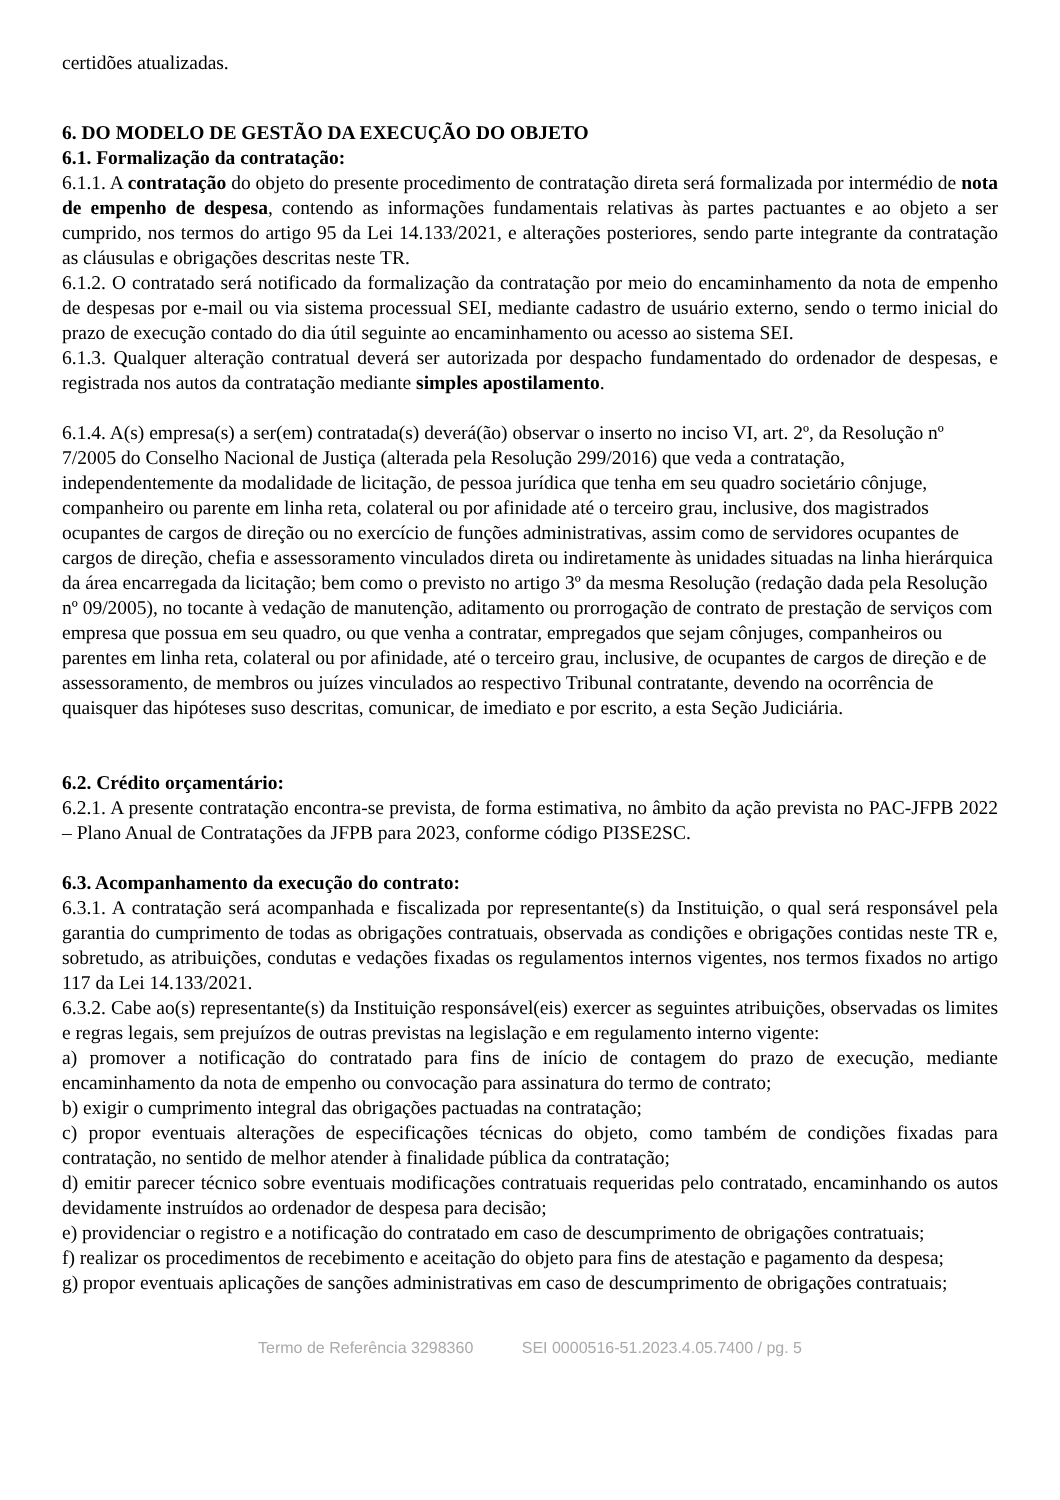certidões atualizadas.
6. DO MODELO DE GESTÃO DA EXECUÇÃO DO OBJETO
6.1. Formalização da contratação:
6.1.1. A contratação do objeto do presente procedimento de contratação direta será formalizada por intermédio de nota de empenho de despesa, contendo as informações fundamentais relativas às partes pactuantes e ao objeto a ser cumprido, nos termos do artigo 95 da Lei 14.133/2021, e alterações posteriores, sendo parte integrante da contratação as cláusulas e obrigações descritas neste TR.
6.1.2. O contratado será notificado da formalização da contratação por meio do encaminhamento da nota de empenho de despesas por e-mail ou via sistema processual SEI, mediante cadastro de usuário externo, sendo o termo inicial do prazo de execução contado do dia útil seguinte ao encaminhamento ou acesso ao sistema SEI.
6.1.3. Qualquer alteração contratual deverá ser autorizada por despacho fundamentado do ordenador de despesas, e registrada nos autos da contratação mediante simples apostilamento.
6.1.4. A(s) empresa(s) a ser(em) contratada(s) deverá(ão) observar o inserto no inciso VI, art. 2º, da Resolução nº 7/2005 do Conselho Nacional de Justiça (alterada pela Resolução 299/2016) que veda a contratação, independentemente da modalidade de licitação, de pessoa jurídica que tenha em seu quadro societário cônjuge, companheiro ou parente em linha reta, colateral ou por afinidade até o terceiro grau, inclusive, dos magistrados ocupantes de cargos de direção ou no exercício de funções administrativas, assim como de servidores ocupantes de cargos de direção, chefia e assessoramento vinculados direta ou indiretamente às unidades situadas na linha hierárquica da área encarregada da licitação; bem como o previsto no artigo 3º da mesma Resolução (redação dada pela Resolução nº 09/2005), no tocante à vedação de manutenção, aditamento ou prorrogação de contrato de prestação de serviços com empresa que possua em seu quadro, ou que venha a contratar, empregados que sejam cônjuges, companheiros ou parentes em linha reta, colateral ou por afinidade, até o terceiro grau, inclusive, de ocupantes de cargos de direção e de assessoramento, de membros ou juízes vinculados ao respectivo Tribunal contratante, devendo na ocorrência de quaisquer das hipóteses suso descritas, comunicar, de imediato e por escrito, a esta Seção Judiciária.
6.2. Crédito orçamentário:
6.2.1. A presente contratação encontra-se prevista, de forma estimativa, no âmbito da ação prevista no PAC-JFPB 2022 – Plano Anual de Contratações da JFPB para 2023, conforme código PI3SE2SC.
6.3. Acompanhamento da execução do contrato:
6.3.1. A contratação será acompanhada e fiscalizada por representante(s) da Instituição, o qual será responsável pela garantia do cumprimento de todas as obrigações contratuais, observada as condições e obrigações contidas neste TR e, sobretudo, as atribuições, condutas e vedações fixadas os regulamentos internos vigentes, nos termos fixados no artigo 117 da Lei 14.133/2021.
6.3.2. Cabe ao(s) representante(s) da Instituição responsável(eis) exercer as seguintes atribuições, observadas os limites e regras legais, sem prejuízos de outras previstas na legislação e em regulamento interno vigente:
a) promover a notificação do contratado para fins de início de contagem do prazo de execução, mediante encaminhamento da nota de empenho ou convocação para assinatura do termo de contrato;
b) exigir o cumprimento integral das obrigações pactuadas na contratação;
c) propor eventuais alterações de especificações técnicas do objeto, como também de condições fixadas para contratação, no sentido de melhor atender à finalidade pública da contratação;
d) emitir parecer técnico sobre eventuais modificações contratuais requeridas pelo contratado, encaminhando os autos devidamente instruídos ao ordenador de despesa para decisão;
e) providenciar o registro e a notificação do contratado em caso de descumprimento de obrigações contratuais;
f) realizar os procedimentos de recebimento e aceitação do objeto para fins de atestação e pagamento da despesa;
g) propor eventuais aplicações de sanções administrativas em caso de descumprimento de obrigações contratuais;
Termo de Referência 3298360 SEI 0000516-51.2023.4.05.7400 / pg. 5